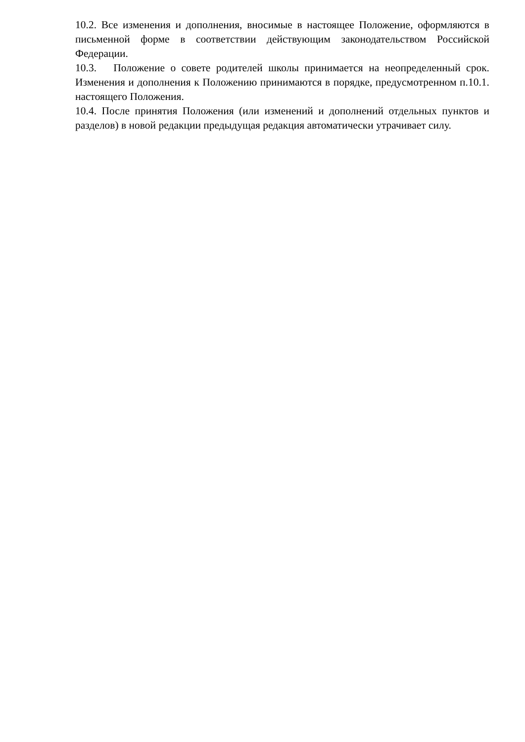10.2. Все изменения и дополнения, вносимые в настоящее Положение, оформляются в письменной форме в соответствии действующим законодательством Российской Федерации.
10.3. Положение о совете родителей школы принимается на неопределенный срок. Изменения и дополнения к Положению принимаются в порядке, предусмотренном п.10.1. настоящего Положения.
10.4. После принятия Положения (или изменений и дополнений отдельных пунктов и разделов) в новой редакции предыдущая редакция автоматически утрачивает силу.